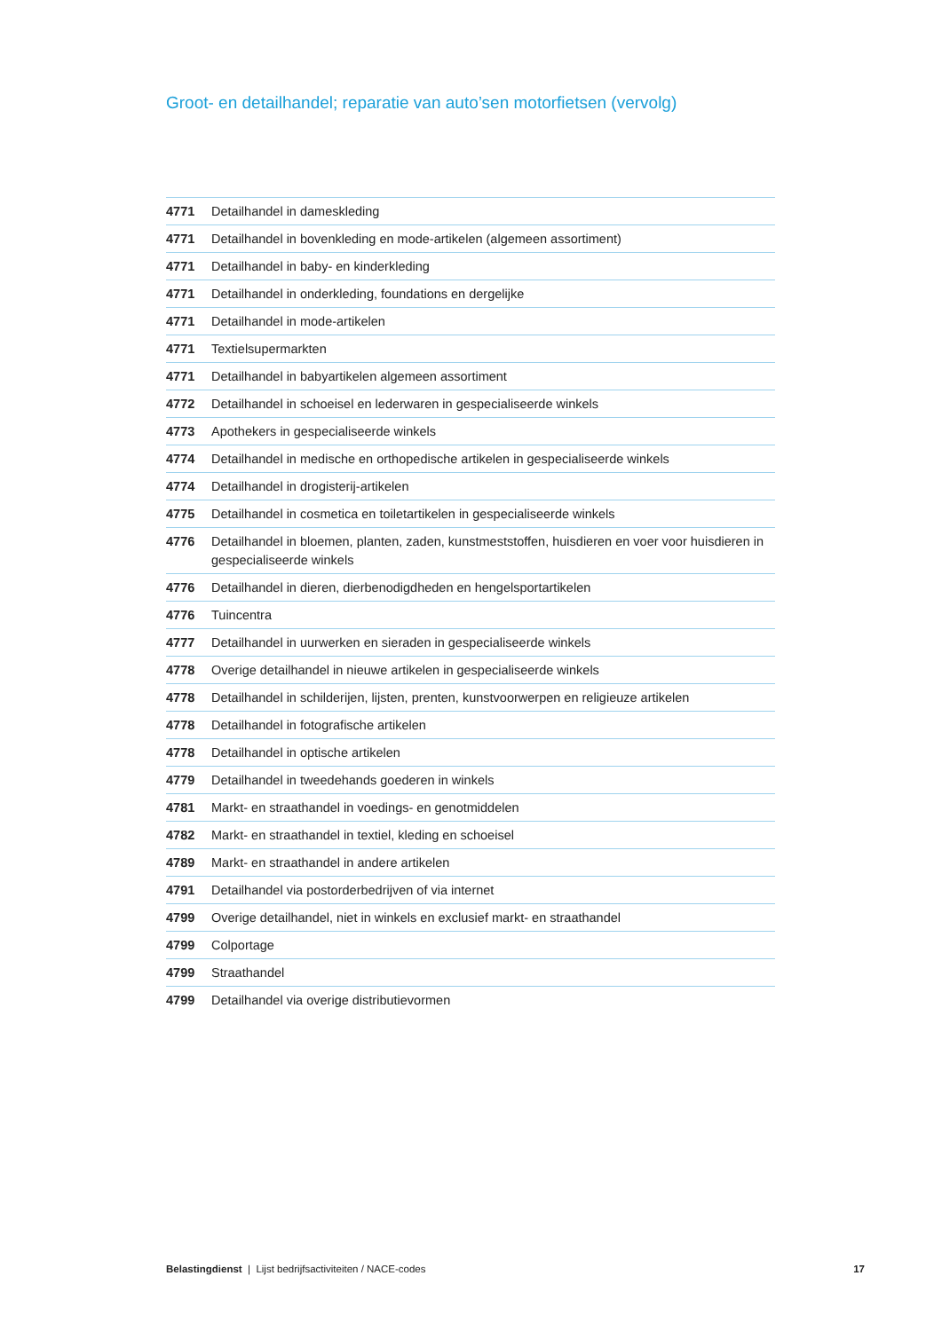Groot- en detailhandel; reparatie van auto’sen motorfietsen (vervolg)
| 4771 | Detailhandel in dameskleding |
| 4771 | Detailhandel in bovenkleding en mode-artikelen (algemeen assortiment) |
| 4771 | Detailhandel in baby- en kinderkleding |
| 4771 | Detailhandel in onderkleding, foundations en dergelijke |
| 4771 | Detailhandel in mode-artikelen |
| 4771 | Textielsupermarkten |
| 4771 | Detailhandel in babyartikelen algemeen assortiment |
| 4772 | Detailhandel in schoeisel en lederwaren in gespecialiseerde winkels |
| 4773 | Apothekers in gespecialiseerde winkels |
| 4774 | Detailhandel in medische en orthopedische artikelen in gespecialiseerde winkels |
| 4774 | Detailhandel in drogisterij-artikelen |
| 4775 | Detailhandel in cosmetica en toiletartikelen in gespecialiseerde winkels |
| 4776 | Detailhandel in bloemen, planten, zaden, kunstmeststoffen, huisdieren en voer voor huisdieren in gespecialiseerde winkels |
| 4776 | Detailhandel in dieren, dierbenodigdheden en hengelsportartikelen |
| 4776 | Tuincentra |
| 4777 | Detailhandel in uurwerken en sieraden in gespecialiseerde winkels |
| 4778 | Overige detailhandel in nieuwe artikelen in gespecialiseerde winkels |
| 4778 | Detailhandel in schilderijen, lijsten, prenten, kunstvoorwerpen en religieuze artikelen |
| 4778 | Detailhandel in fotografische artikelen |
| 4778 | Detailhandel in optische artikelen |
| 4779 | Detailhandel in tweedehands goederen in winkels |
| 4781 | Markt- en straathandel in voedings- en genotmiddelen |
| 4782 | Markt- en straathandel in textiel, kleding en schoeisel |
| 4789 | Markt- en straathandel in andere artikelen |
| 4791 | Detailhandel via postorderbedrijven of via internet |
| 4799 | Overige detailhandel, niet in winkels en exclusief markt- en straathandel |
| 4799 | Colportage |
| 4799 | Straathandel |
| 4799 | Detailhandel via overige distributievormen |
Belastingdienst | Lijst bedrijfsactiviteiten / NACE-codes 17